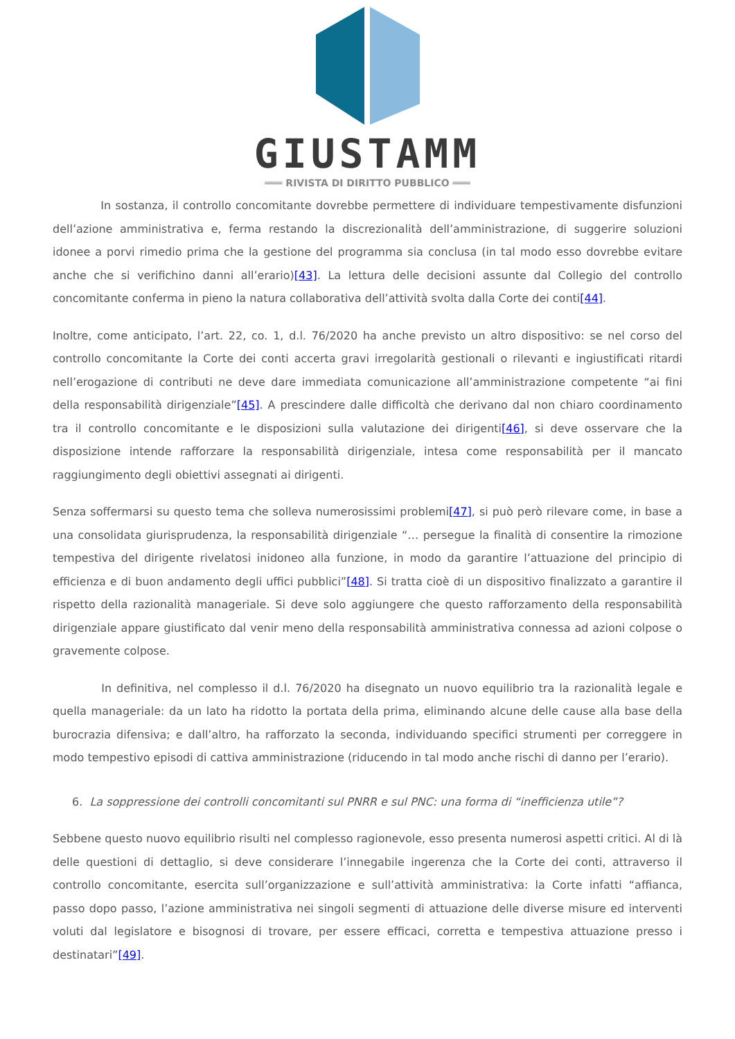GIUSTAMM
═══ RIVISTA DI DIRITTO PUBBLICO ═══
In sostanza, il controllo concomitante dovrebbe permettere di individuare tempestivamente disfunzioni dell’azione amministrativa e, ferma restando la discrezionalità dell’amministrazione, di suggerire soluzioni idonee a porvi rimedio prima che la gestione del programma sia conclusa (in tal modo esso dovrebbe evitare anche che si verifichino danni all’erario)[43]. La lettura delle decisioni assunte dal Collegio del controllo concomitante conferma in pieno la natura collaborativa dell’attività svolta dalla Corte dei conti[44].
Inoltre, come anticipato, l’art. 22, co. 1, d.l. 76/2020 ha anche previsto un altro dispositivo: se nel corso del controllo concomitante la Corte dei conti accerta gravi irregolarità gestionali o rilevanti e ingiustificati ritardi nell’erogazione di contributi ne deve dare immediata comunicazione all’amministrazione competente “ai fini della responsabilità dirigenziale”[45]. A prescindere dalle difficoltà che derivano dal non chiaro coordinamento tra il controllo concomitante e le disposizioni sulla valutazione dei dirigenti[46], si deve osservare che la disposizione intende rafforzare la responsabilità dirigenziale, intesa come responsabilità per il mancato raggiungimento degli obiettivi assegnati ai dirigenti.
Senza soffermarsi su questo tema che solleva numerosissimi problemi[47], si può però rilevare come, in base a una consolidata giurisprudenza, la responsabilità dirigenziale “… persegue la finalità di consentire la rimozione tempestiva del dirigente rivelatosi inidoneo alla funzione, in modo da garantire l’attuazione del principio di efficienza e di buon andamento degli uffici pubblici”[48]. Si tratta cioè di un dispositivo finalizzato a garantire il rispetto della razionalità manageriale. Si deve solo aggiungere che questo rafforzamento della responsabilità dirigenziale appare giustificato dal venir meno della responsabilità amministrativa connessa ad azioni colpose o gravemente colpose.
In definitiva, nel complesso il d.l. 76/2020 ha disegnato un nuovo equilibrio tra la razionalità legale e quella manageriale: da un lato ha ridotto la portata della prima, eliminando alcune delle cause alla base della burocrazia difensiva; e dall’altro, ha rafforzato la seconda, individuando specifici strumenti per correggere in modo tempestivo episodi di cattiva amministrazione (riducendo in tal modo anche rischi di danno per l’erario).
6. La soppressione dei controlli concomitanti sul PNRR e sul PNC: una forma di “inefficienza utile”?
Sebbene questo nuovo equilibrio risulti nel complesso ragionevole, esso presenta numerosi aspetti critici. Al di là delle questioni di dettaglio, si deve considerare l’innegabile ingerenza che la Corte dei conti, attraverso il controllo concomitante, esercita sull’organizzazione e sull’attività amministrativa: la Corte infatti “affianca, passo dopo passo, l’azione amministrativa nei singoli segmenti di attuazione delle diverse misure ed interventi voluti dal legislatore e bisognosi di trovare, per essere efficaci, corretta e tempestiva attuazione presso i destinatari”[49].